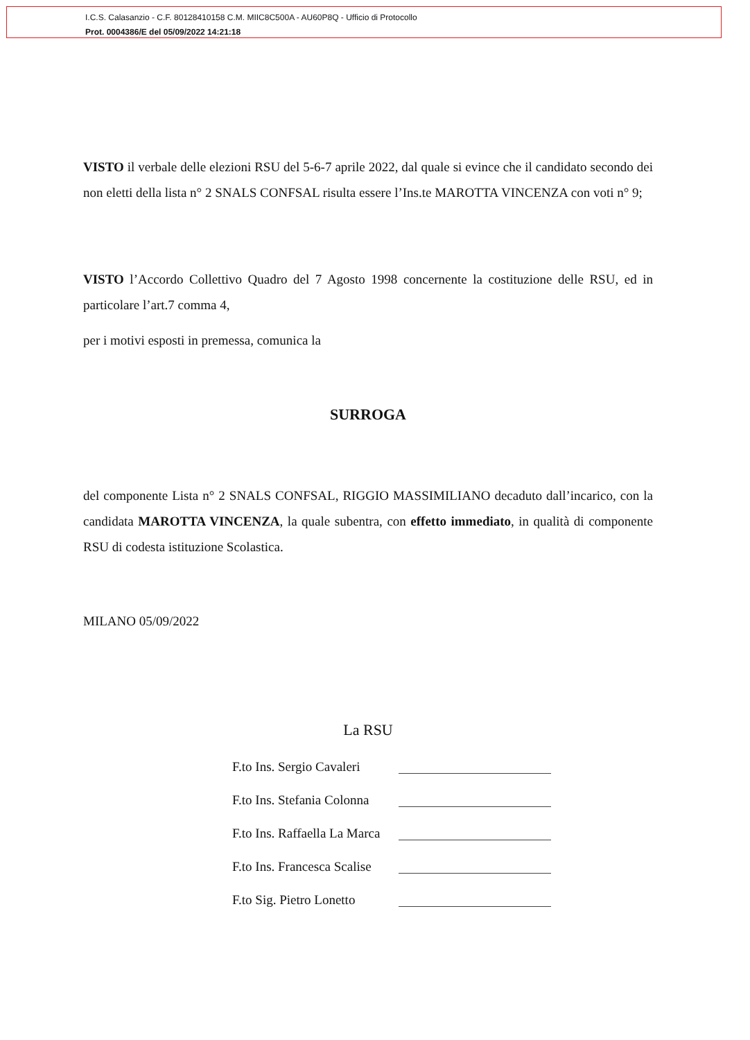I.C.S. Calasanzio - C.F. 80128410158 C.M. MIIC8C500A - AU60P8Q - Ufficio di Protocollo
Prot. 0004386/E del 05/09/2022 14:21:18
VISTO il verbale delle elezioni RSU del 5-6-7 aprile 2022, dal quale si evince che il candidato secondo dei non eletti della lista n° 2 SNALS CONFSAL risulta essere l’Ins.te MAROTTA VINCENZA con voti n° 9;
VISTO l’Accordo Collettivo Quadro del 7 Agosto 1998 concernente la costituzione delle RSU, ed in particolare l’art.7 comma 4,
per i motivi esposti in premessa, comunica la
SURROGA
del componente Lista n° 2 SNALS CONFSAL, RIGGIO MASSIMILIANO decaduto dall’incarico, con la candidata MAROTTA VINCENZA, la quale subentra, con effetto immediato, in qualità di componente RSU di codesta istituzione Scolastica.
MILANO 05/09/2022
La RSU
F.to Ins. Sergio Cavaleri
F.to Ins. Stefania Colonna
F.to Ins. Raffaella La Marca
F.to Ins. Francesca Scalise
F.to Sig. Pietro Lonetto